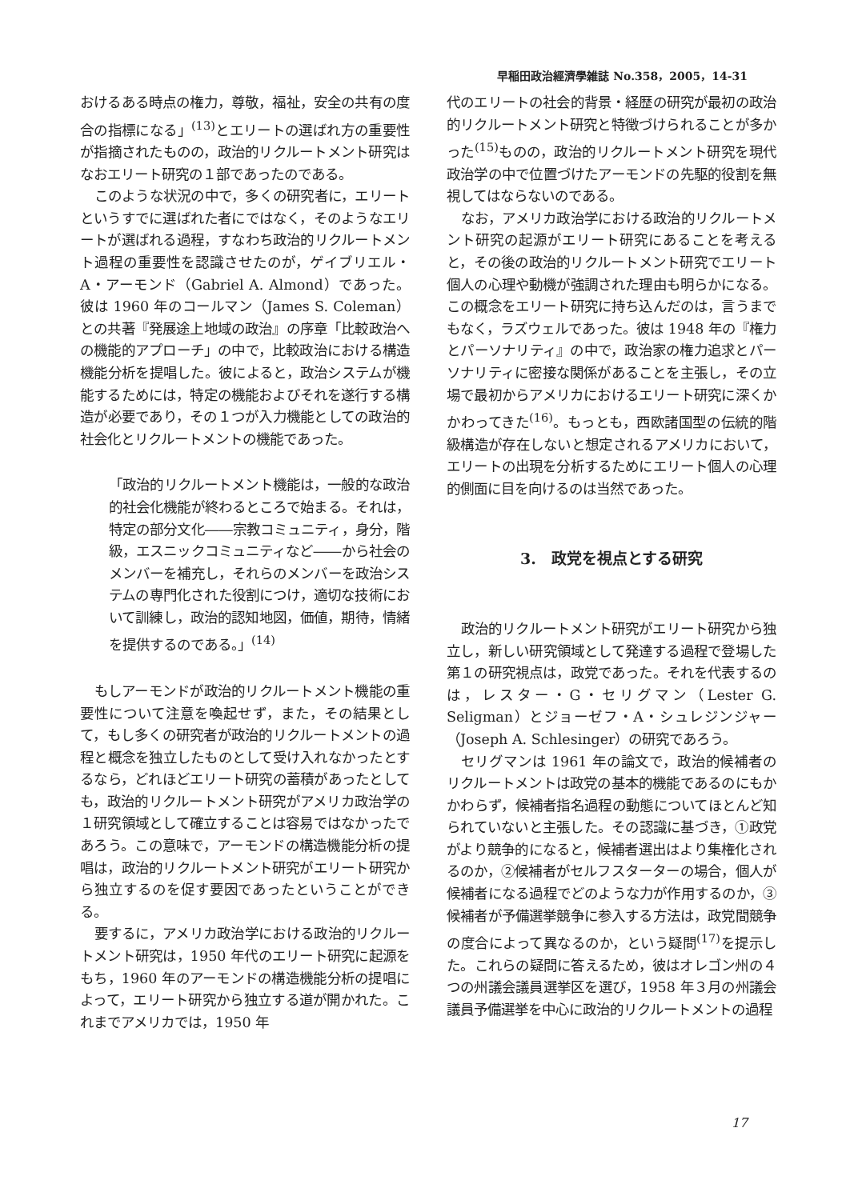早稲田政治經濟學雑誌 No.358，2005，14-31
おけるある時点の権力，尊敬，福祉，安全の共有の度合の指標になる」<sup>(13)</sup>とエリートの選ばれ方の重要性が指摘されたものの，政治的リクルートメント研究はなおエリート研究の１部であったのである。
このような状況の中で，多くの研究者に，エリートというすでに選ばれた者にではなく，そのようなエリートが選ばれる過程，すなわち政治的リクルートメント過程の重要性を認識させたのが，ゲイブリエル・A・アーモンド（Gabriel A. Almond）であった。彼は 1960 年のコールマン（James S. Coleman）との共著『発展途上地域の政治』の序章「比較政治への機能的アプローチ」の中で，比較政治における構造機能分析を提唱した。彼によると，政治システムが機能するためには，特定の機能およびそれを遂行する構造が必要であり，その１つが入力機能としての政治的社会化とリクルートメントの機能であった。
「政治的リクルートメント機能は，一般的な政治的社会化機能が終わるところで始まる。それは，特定の部分文化――宗教コミュニティ，身分，階級，エスニックコミュニティなど――から社会のメンバーを補充し，それらのメンバーを政治システムの専門化された役割につけ，適切な技術において訓練し，政治的認知地図，価値，期待，情緒を提供するのである。」<sup>(14)</sup>
もしアーモンドが政治的リクルートメント機能の重要性について注意を喚起せず，また，その結果として，もし多くの研究者が政治的リクルートメントの過程と概念を独立したものとして受け入れなかったとするなら，どれほどエリート研究の蓄積があったとしても，政治的リクルートメント研究がアメリカ政治学の１研究領域として確立することは容易ではなかったであろう。この意味で，アーモンドの構造機能分析の提唱は，政治的リクルートメント研究がエリート研究から独立するのを促す要因であったということができる。
要するに，アメリカ政治学における政治的リクルートメント研究は，1950 年代のエリート研究に起源をもち，1960 年のアーモンドの構造機能分析の提唱によって，エリート研究から独立する道が開かれた。これまでアメリカでは，1950 年
代のエリートの社会的背景・経歴の研究が最初の政治的リクルートメント研究と特徴づけられることが多かった<sup>(15)</sup>ものの，政治的リクルートメント研究を現代政治学の中で位置づけたアーモンドの先駆的役割を無視してはならないのである。
なお，アメリカ政治学における政治的リクルートメント研究の起源がエリート研究にあることを考えると，その後の政治的リクルートメント研究でエリート個人の心理や動機が強調された理由も明らかになる。この概念をエリート研究に持ち込んだのは，言うまでもなく，ラズウェルであった。彼は 1948 年の『権力とパーソナリティ』の中で，政治家の権力追求とパーソナリティに密接な関係があることを主張し，その立場で最初からアメリカにおけるエリート研究に深くかかわってきた<sup>(16)</sup>。もっとも，西欧諸国型の伝統的階級構造が存在しないと想定されるアメリカにおいて，エリートの出現を分析するためにエリート個人の心理的側面に目を向けるのは当然であった。
3.　政党を視点とする研究
政治的リクルートメント研究がエリート研究から独立し，新しい研究領域として発達する過程で登場した第１の研究視点は，政党であった。それを代表するのは，レスター・G・セリグマン（Lester G. Seligman）とジョーゼフ・A・シュレジンジャー（Joseph A. Schlesinger）の研究であろう。
セリグマンは 1961 年の論文で，政治的候補者のリクルートメントは政党の基本的機能であるのにもかかわらず，候補者指名過程の動態についてほとんど知られていないと主張した。その認識に基づき，①政党がより競争的になると，候補者選出はより集権化されるのか，②候補者がセルフスターターの場合，個人が候補者になる過程でどのような力が作用するのか，③候補者が予備選挙競争に参入する方法は，政党間競争の度合によって異なるのか，という疑問<sup>(17)</sup>を提示した。これらの疑問に答えるため，彼はオレゴン州の４つの州議会議員選挙区を選び，1958 年３月の州議会議員予備選挙を中心に政治的リクルートメントの過程
17